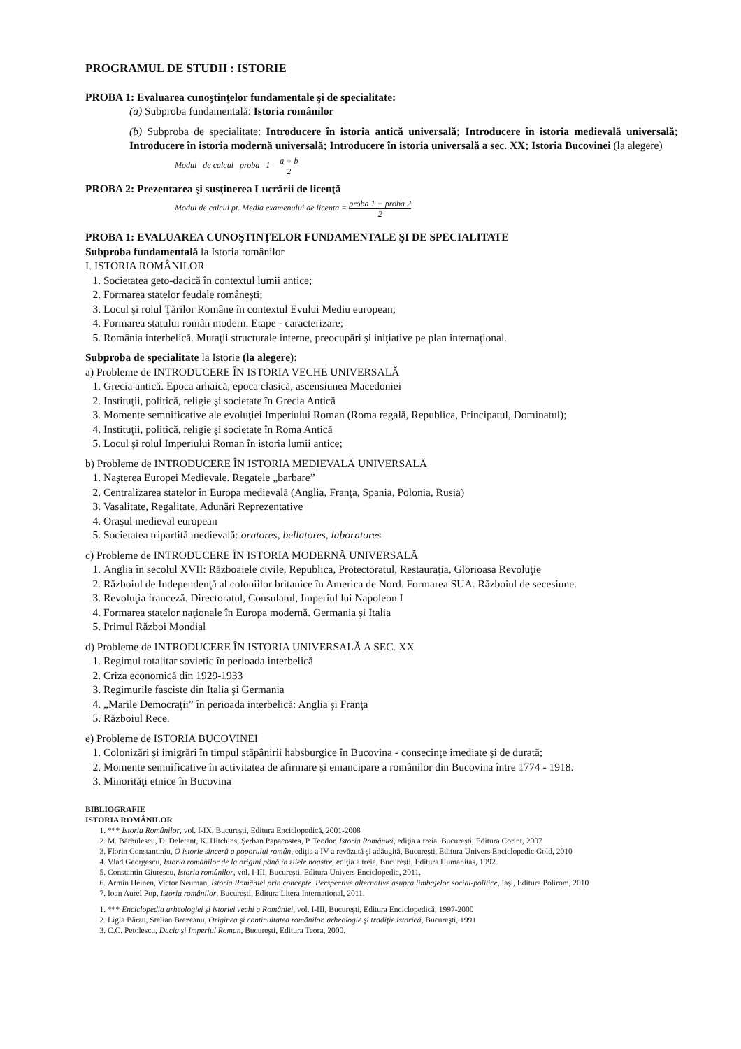PROGRAMUL DE STUDII : ISTORIE
PROBA 1: Evaluarea cunoştinţelor fundamentale şi de specialitate:
(a) Subproba fundamentală: Istoria românilor
(b) Subproba de specialitate: Introducere în istoria antică universală; Introducere în istoria medievală universală; Introducere în istoria modernă universală; Introducere în istoria universală a sec. XX; Istoria Bucovinei (la alegere)
Modul de calcul proba 1 = a + b 2
PROBA 2: Prezentarea şi susţinerea Lucrării de licenţă
Modul de calcul pt. Media examenului de licenta = proba 1 + proba 2 2
PROBA 1: EVALUAREA CUNOŞTINŢELOR FUNDAMENTALE ŞI DE SPECIALITATE
Subproba fundamentală la Istoria românilor
I. ISTORIA ROMÂNILOR
1. Societatea geto-dacică în contextul lumii antice;
2. Formarea statelor feudale româneşti;
3. Locul şi rolul Ţărilor Române în contextul Evului Mediu european;
4. Formarea statului român modern. Etape - caracterizare;
5. România interbelică. Mutaţii structurale interne, preocupări şi iniţiative pe plan internaţional.
Subproba de specialitate la Istorie (la alegere):
a) Probleme de INTRODUCERE ÎN ISTORIA VECHE UNIVERSALĂ
1. Grecia antică. Epoca arhaică, epoca clasică, ascensiunea Macedoniei
2. Instituţii, politică, religie şi societate în Grecia Antică
3. Momente semnificative ale evoluţiei Imperiului Roman (Roma regală, Republica, Principatul, Dominatul);
4. Instituţii, politică, religie şi societate în Roma Antică
5. Locul şi rolul Imperiului Roman în istoria lumii antice;
b) Probleme de INTRODUCERE ÎN ISTORIA MEDIEVALĂ UNIVERSALĂ
1. Naşterea Europei Medievale. Regatele „barbare”
2. Centralizarea statelor în Europa medievală (Anglia, Franţa, Spania, Polonia, Rusia)
3. Vasalitate, Regalitate, Adunări Reprezentative
4. Oraşul medieval european
5. Societatea tripartită medievală: oratores, bellatores, laboratores
c) Probleme de INTRODUCERE ÎN ISTORIA MODERNĂ UNIVERSALĂ
1. Anglia în secolul XVII: Războaiele civile, Republica, Protectoratul, Restauraţia, Glorioasa Revoluţie
2. Războiul de Independenţă al coloniilor britanice în America de Nord. Formarea SUA. Războiul de secesiune.
3. Revoluţia franceză. Directoratul, Consulatul, Imperiul lui Napoleon I
4. Formarea statelor naţionale în Europa modernă. Germania şi Italia
5. Primul Război Mondial
d) Probleme de INTRODUCERE ÎN ISTORIA UNIVERSALĂ A SEC. XX
1. Regimul totalitar sovietic în perioada interbelică
2. Criza economică din 1929-1933
3. Regimurile fasciste din Italia şi Germania
4. „Marile Democraţii” în perioada interbelică: Anglia şi Franţa
5. Războiul Rece.
e) Probleme de ISTORIA BUCOVINEI
1. Colonizări şi imigrări în timpul stăpânirii habsburgice în Bucovina - consecinţe imediate şi de durată;
2. Momente semnificative în activitatea de afirmare şi emancipare a românilor din Bucovina între 1774 - 1918.
3. Minorităţi etnice în Bucovina
BIBLIOGRAFIE
ISTORIA ROMÂNILOR
1. *** Istoria Românilor, vol. I-IX, Bucureşti, Editura Enciclopedică, 2001-2008
2. M. Bărbulescu, D. Deletant, K. Hitchins, Şerban Papacostea, P. Teodor, Istoria României, ediţia a treia, Bucureşti, Editura Corint, 2007
3. Florin Constantiniu, O istorie sinceră a poporului român, ediţia a IV-a revăzută şi adăugită, Bucureşti, Editura Univers Enciclopedic Gold, 2010
4. Vlad Georgescu, Istoria românilor de la origini până în zilele noastre, ediţia a treia, Bucureşti, Editura Humanitas, 1992.
5. Constantin Giurescu, Istoria românilor, vol. I-III, Bucureşti, Editura Univers Enciclopedic, 2011.
6. Armin Heinen, Victor Neuman, Istoria României prin concepte. Perspective alternative asupra limbajelor social-politice, Iaşi, Editura Polirom, 2010
7. Ioan Aurel Pop, Istoria românilor, Bucureşti, Editura Litera International, 2011.
1. *** Enciclopedia arheologiei şi istoriei vechi a României, vol. I-III, Bucureşti, Editura Enciclopedică, 1997-2000
2. Ligia Bârzu, Stelian Brezeanu, Originea şi continuitatea românilor. arheologie şi tradiţie istorică, Bucureşti, 1991
3. C.C. Petolescu, Dacia şi Imperiul Roman, Bucureşti, Editura Teora, 2000.